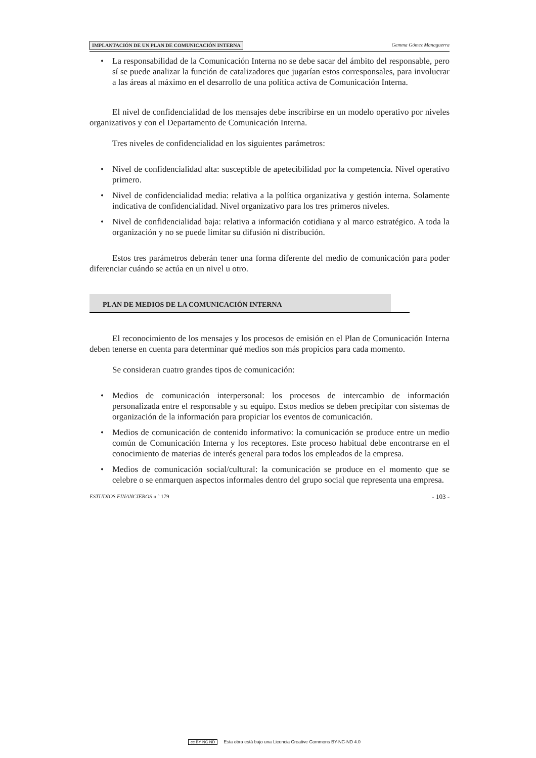IMPLANTACIÓN DE UN PLAN DE COMUNICACIÓN INTERNA Gemma Gómez Managuerra
La responsabilidad de la Comunicación Interna no se debe sacar del ámbito del responsable, pero sí se puede analizar la función de catalizadores que jugarían estos corresponsales, para involucrar a las áreas al máximo en el desarrollo de una política activa de Comunicación Interna.
El nivel de confidencialidad de los mensajes debe inscribirse en un modelo operativo por niveles organizativos y con el Departamento de Comunicación Interna.
Tres niveles de confidencialidad en los siguientes parámetros:
Nivel de confidencialidad alta: susceptible de apetecibilidad por la competencia. Nivel operativo primero.
Nivel de confidencialidad media: relativa a la política organizativa y gestión interna. Solamente indicativa de confidencialidad. Nivel organizativo para los tres primeros niveles.
Nivel de confidencialidad baja: relativa a información cotidiana y al marco estratégico. A toda la organización y no se puede limitar su difusión ni distribución.
Estos tres parámetros deberán tener una forma diferente del medio de comunicación para poder diferenciar cuándo se actúa en un nivel u otro.
PLAN DE MEDIOS DE LA COMUNICACIÓN INTERNA
El reconocimiento de los mensajes y los procesos de emisión en el Plan de Comunicación Interna deben tenerse en cuenta para determinar qué medios son más propicios para cada momento.
Se consideran cuatro grandes tipos de comunicación:
Medios de comunicación interpersonal: los procesos de intercambio de información personalizada entre el responsable y su equipo. Estos medios se deben precipitar con sistemas de organización de la información para propiciar los eventos de comunicación.
Medios de comunicación de contenido informativo: la comunicación se produce entre un medio común de Comunicación Interna y los receptores. Este proceso habitual debe encontrarse en el conocimiento de materias de interés general para todos los empleados de la empresa.
Medios de comunicación social/cultural: la comunicación se produce en el momento que se celebre o se enmarquen aspectos informales dentro del grupo social que representa una empresa.
ESTUDIOS FINANCIEROS n.º 179 - 103 -
cc BY NC ND Esta obra está bajo una Licencia Creative Commons BY-NC-ND 4.0